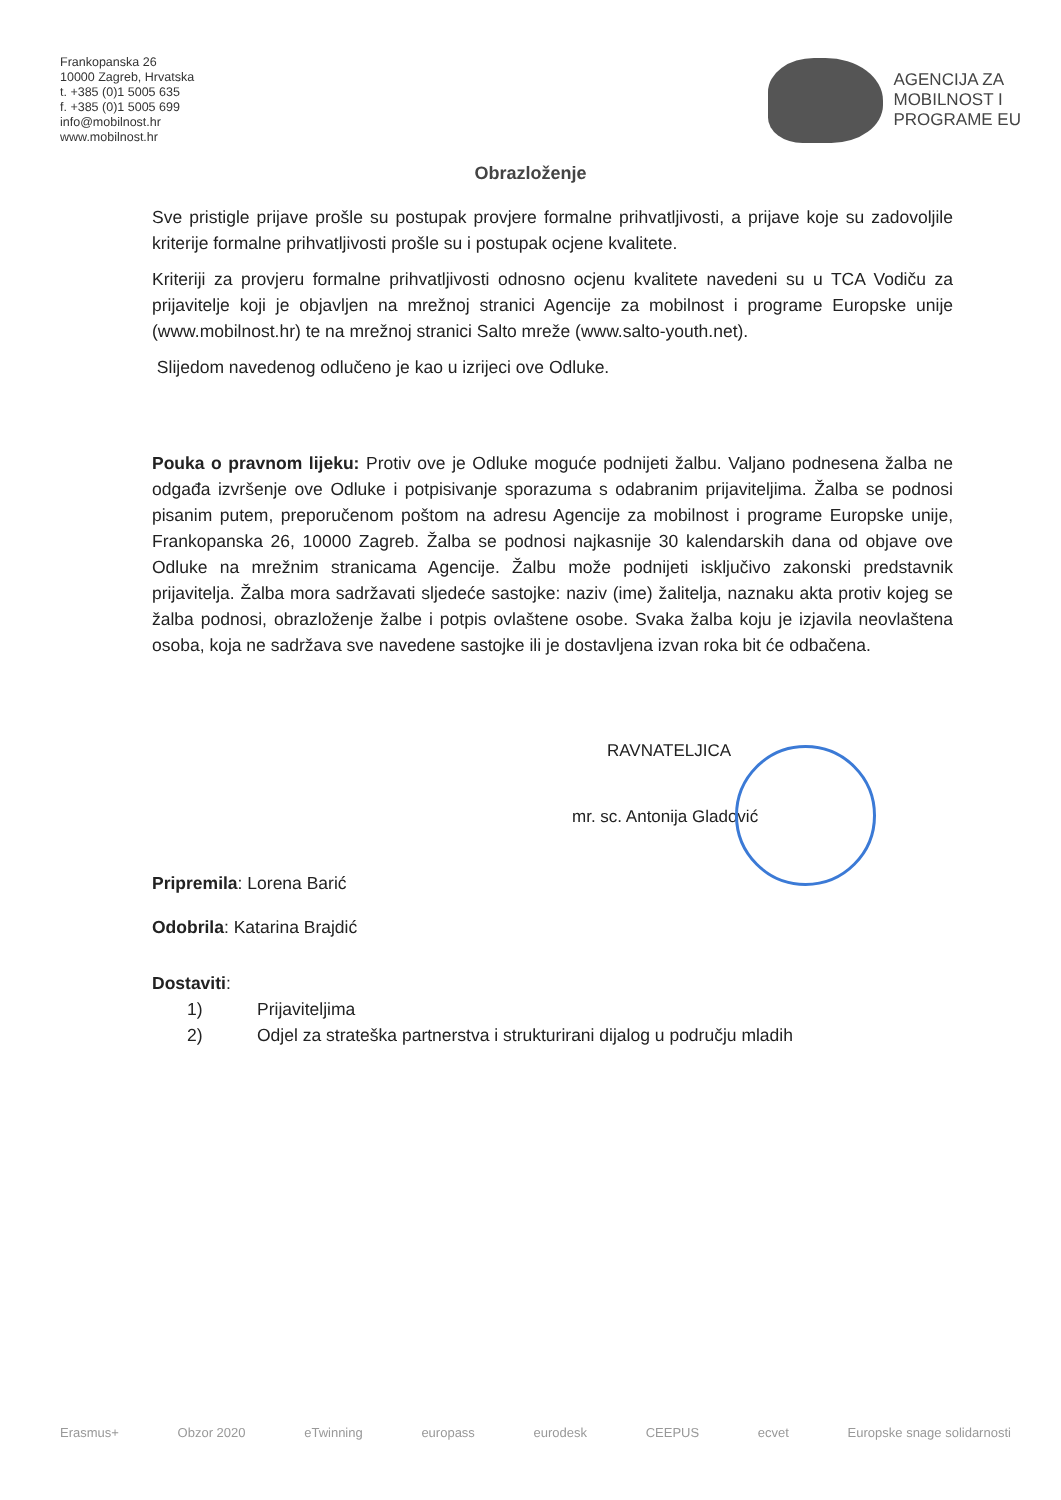Frankopanska 26
10000 Zagreb, Hrvatska
t. +385 (0)1 5005 635
f. +385 (0)1 5005 699
info@mobilnost.hr
www.mobilnost.hr
AGENCIJA ZA
MOBILNOST I
PROGRAME EU
Obrazloženje
Sve pristigle prijave prošle su postupak provjere formalne prihvatljivosti, a prijave koje su zadovoljile kriterije formalne prihvatljivosti prošle su i postupak ocjene kvalitete.
Kriteriji za provjeru formalne prihvatljivosti odnosno ocjenu kvalitete navedeni su u TCA Vodiču za prijavitelje koji je objavljen na mrežnoj stranici Agencije za mobilnost i programe Europske unije (www.mobilnost.hr) te na mrežnoj stranici Salto mreže (www.salto-youth.net).
Slijedom navedenog odlučeno je kao u izrijeci ove Odluke.
Pouka o pravnom lijeku: Protiv ove je Odluke moguće podnijeti žalbu. Valjano podnesena žalba ne odgađa izvršenje ove Odluke i potpisivanje sporazuma s odabranim prijaviteljima. Žalba se podnosi pisanim putem, preporučenom poštom na adresu Agencije za mobilnost i programe Europske unije, Frankopanska 26, 10000 Zagreb. Žalba se podnosi najkasnije 30 kalendarskih dana od objave ove Odluke na mrežnim stranicama Agencije. Žalbu može podnijeti isključivo zakonski predstavnik prijavitelja. Žalba mora sadržavati sljedeće sastojke: naziv (ime) žalitelja, naznaku akta protiv kojeg se žalba podnosi, obrazloženje žalbe i potpis ovlaštene osobe. Svaka žalba koju je izjavila neovlaštena osoba, koja ne sadržava sve navedene sastojke ili je dostavljena izvan roka bit će odbačena.
RAVNATELJICA
mr. sc. Antonija Gladović
Pripremila: Lorena Barić
Odobrila: Katarina Brajdić
Dostaviti:
1) Prijaviteljima
2) Odjel za strateška partnerstva i strukturirani dijalog u području mladih
Erasmus+ Obzor 2020 eTwinning europass eurodesk CEEPUS ecvet Europske snage solidarnosti